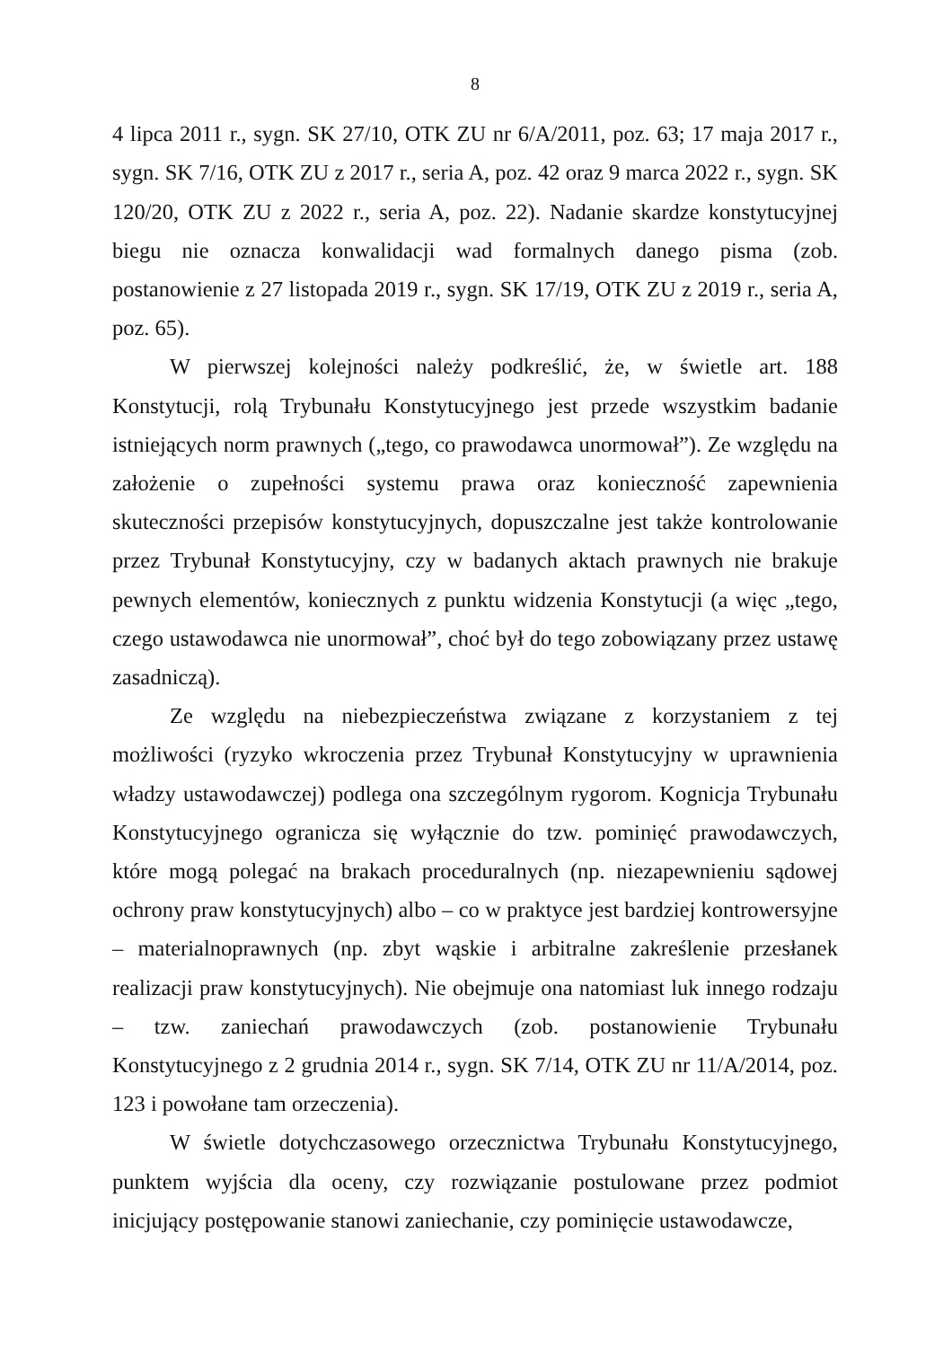8
4 lipca 2011 r., sygn. SK 27/10, OTK ZU nr 6/A/2011, poz. 63; 17 maja 2017 r., sygn. SK 7/16, OTK ZU z 2017 r., seria A, poz. 42 oraz 9 marca 2022 r., sygn. SK 120/20, OTK ZU z 2022 r., seria A, poz. 22). Nadanie skardze konstytucyjnej biegu nie oznacza konwalidacji wad formalnych danego pisma (zob. postanowienie z 27 listopada 2019 r., sygn. SK 17/19, OTK ZU z 2019 r., seria A, poz. 65).
W pierwszej kolejności należy podkreślić, że, w świetle art. 188 Konstytucji, rolą Trybunału Konstytucyjnego jest przede wszystkim badanie istniejących norm prawnych („tego, co prawodawca unormował”). Ze względu na założenie o zupełności systemu prawa oraz konieczność zapewnienia skuteczności przepisów konstytucyjnych, dopuszczalne jest także kontrolowanie przez Trybunał Konstytucyjny, czy w badanych aktach prawnych nie brakuje pewnych elementów, koniecznych z punktu widzenia Konstytucji (a więc „tego, czego ustawodawca nie unormował”, choć był do tego zobowiązany przez ustawę zasadniczą).
Ze względu na niebezpieczeństwa związane z korzystaniem z tej możliwości (ryzyko wkroczenia przez Trybunał Konstytucyjny w uprawnienia władzy ustawodawczej) podlega ona szczególnym rygorom. Kognicja Trybunału Konstytucyjnego ogranicza się wyłącznie do tzw. pominięć prawodawczych, które mogą polegać na brakach proceduralnych (np. niezapewnieniu sądowej ochrony praw konstytucyjnych) albo – co w praktyce jest bardziej kontrowersyjne – materialnoprawnych (np. zbyt wąskie i arbitralne zakreślenie przesłanek realizacji praw konstytucyjnych). Nie obejmuje ona natomiast luk innego rodzaju – tzw. zaniechań prawodawczych (zob. postanowienie Trybunału Konstytucyjnego z 2 grudnia 2014 r., sygn. SK 7/14, OTK ZU nr 11/A/2014, poz. 123 i powołane tam orzeczenia).
W świetle dotychczasowego orzecznictwa Trybunału Konstytucyjnego, punktem wyjścia dla oceny, czy rozwiązanie postulowane przez podmiot inicjujący postępowanie stanowi zaniechanie, czy pominięcie ustawodawcze,